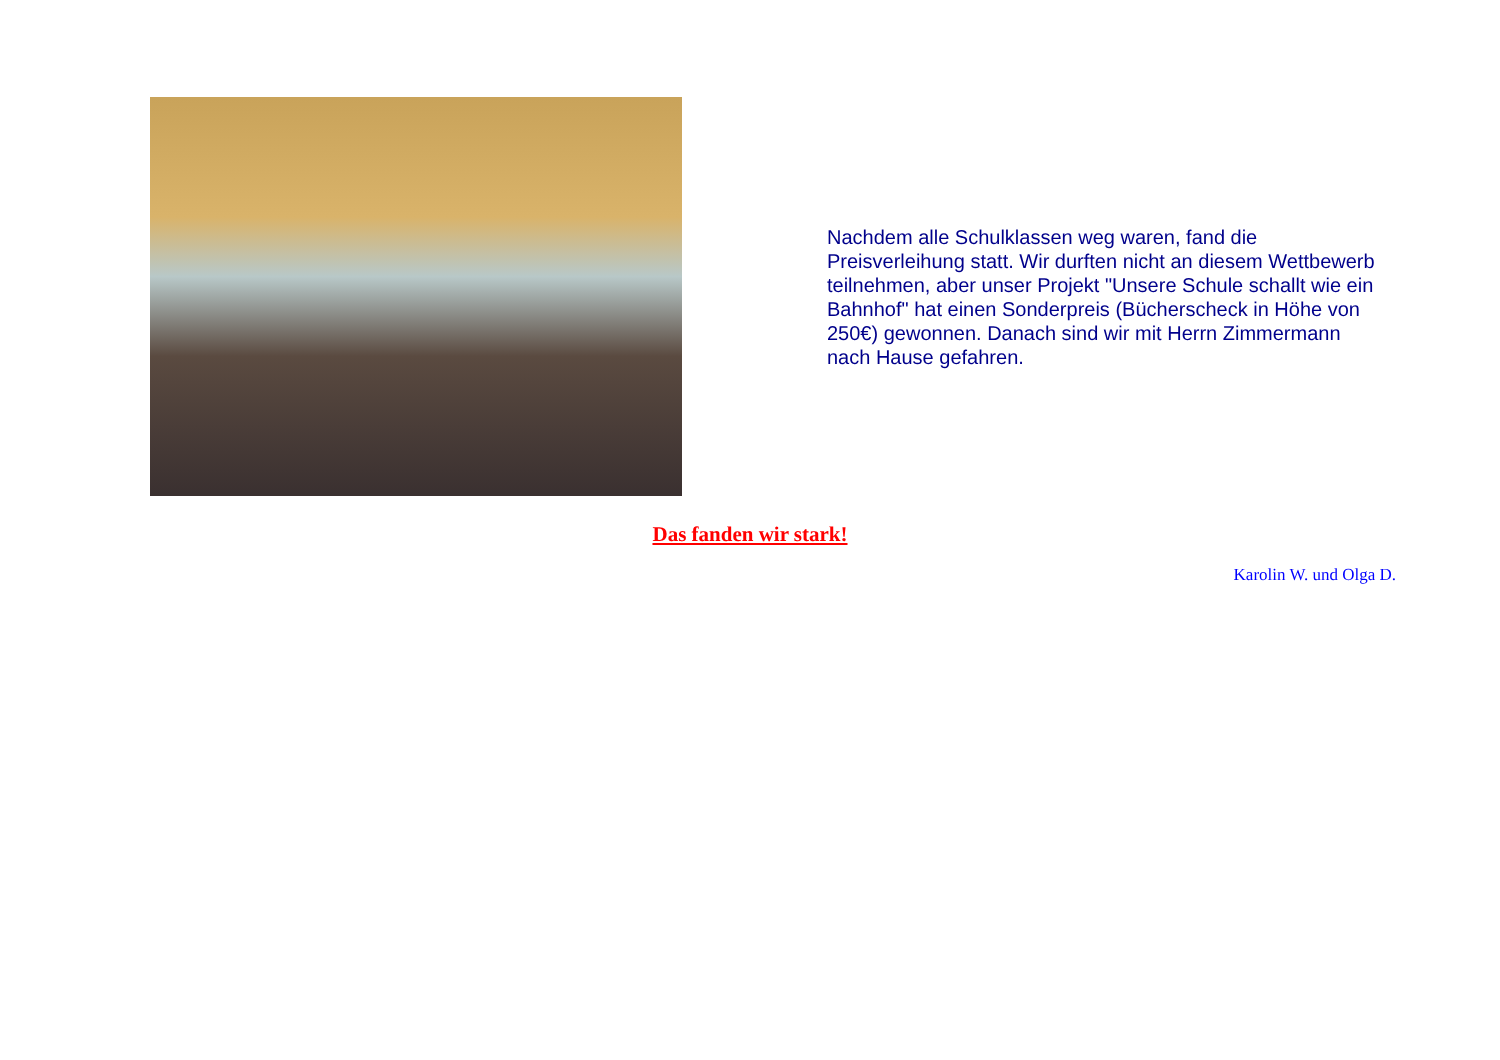Nachdem alle Schulklassen weg waren, fand die Preisverleihung statt. Wir durften nicht an diesem Wettbewerb teilnehmen, aber unser Projekt "Unsere Schule schallt wie ein Bahnhof" hat einen Sonderpreis (Bücherscheck in Höhe von 250€) gewonnen. Danach sind wir mit Herrn Zimmermann nach Hause gefahren.
Das fanden wir stark!
Karolin W. und Olga D.